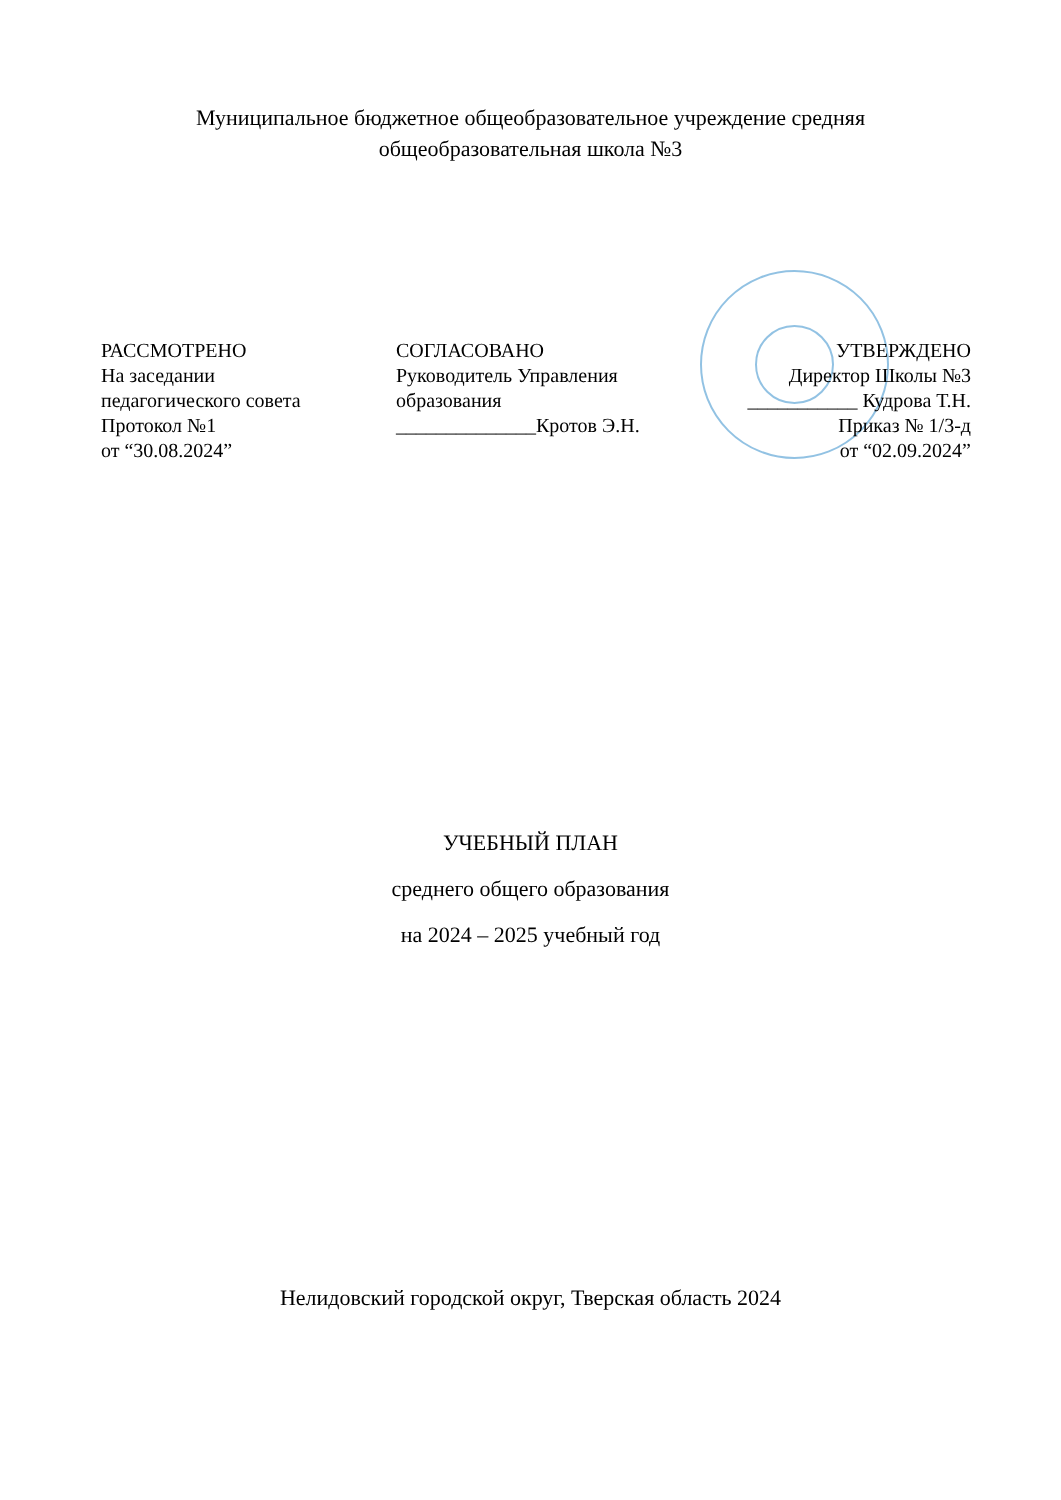Муниципальное бюджетное общеобразовательное учреждение средняя
общеобразовательная школа №3
РАССМОТРЕНО
На заседании
педагогического совета
Протокол №1
от “30.08.2024”
СОГЛАСОВАНО
Руководитель Управления
образования
______________Кротов Э.Н.
УТВЕРЖДЕНО
Директор Школы №3
___________ Кудрова Т.Н.
Приказ № 1/3-д
от “02.09.2024”
УЧЕБНЫЙ ПЛАН
среднего общего образования
на 2024 – 2025 учебный год
Нелидовский городской округ, Тверская область 2024